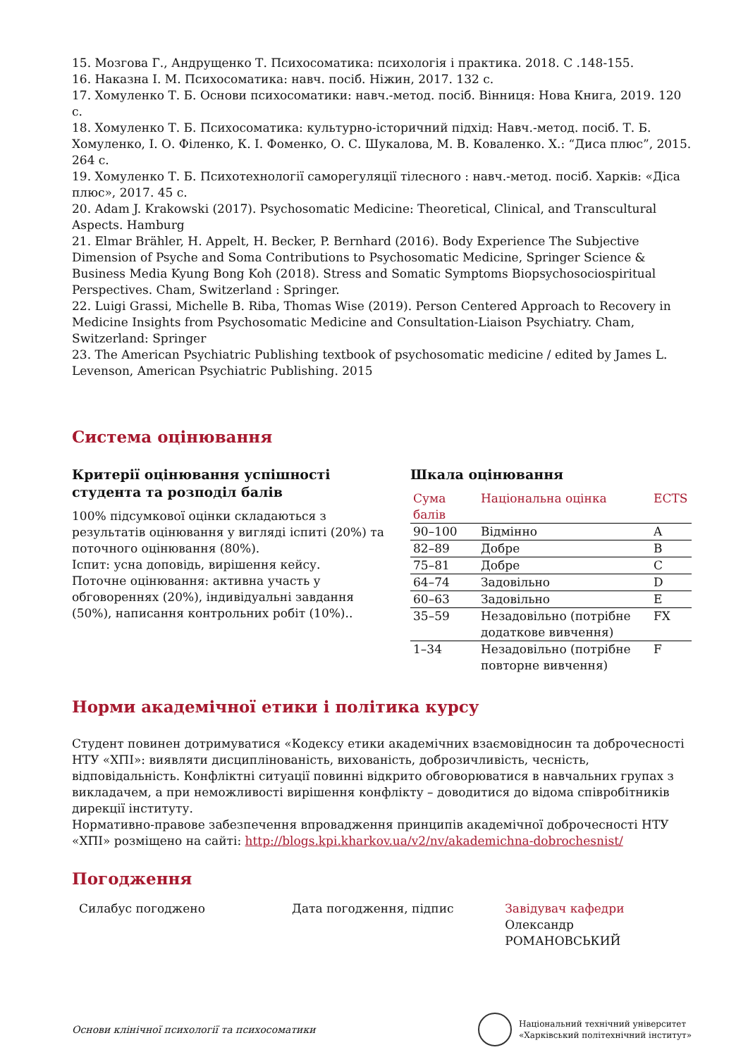15. Мозгова Г., Андрущенко Т. Психосоматика: психологія і практика. 2018. С .148-155.
16. Наказна І. М. Психосоматика: навч. посіб. Ніжин, 2017. 132 с.
17. Хомуленко Т. Б. Основи психосоматики: навч.-метод. посіб. Вінниця: Нова Книга, 2019. 120 с.
18. Хомуленко Т. Б. Психосоматика: культурно-історичний підхід: Навч.-метод. посіб. Т. Б. Хомуленко, І. О. Філенко, К. І. Фоменко, О. С. Шукалова, М. В. Коваленко. Х.: “Диса плюс”, 2015. 264 с.
19. Хомуленко Т. Б. Психотехнології саморегуляції тілесного : навч.-метод. посіб. Харків: «Діса плюс», 2017. 45 с.
20. Adam J. Krakowski (2017). Psychosomatic Medicine: Theoretical, Clinical, and Transcultural Aspects. Hamburg
21. Elmar Brähler, H. Appelt, H. Becker, P. Bernhard (2016). Body Experience The Subjective Dimension of Psyche and Soma Contributions to Psychosomatic Medicine, Springer Science & Business Media Kyung Bong Koh (2018). Stress and Somatic Symptoms Biopsychosociospiritual Perspectives. Cham, Switzerland : Springer.
22. Luigi Grassi, Michelle B. Riba, Thomas Wise (2019). Person Centered Approach to Recovery in Medicine Insights from Psychosomatic Medicine and Consultation-Liaison Psychiatry. Cham, Switzerland: Springer
23. The American Psychiatric Publishing textbook of psychosomatic medicine / edited by James L. Levenson, American Psychiatric Publishing. 2015
Система оцінювання
Критерії оцінювання успішності студента та розподіл балів
100% підсумкової оцінки складаються з результатів оцінювання у вигляді іспиті (20%) та поточного оцінювання (80%).
Іспит: усна доповідь, вирішення кейсу.
Поточне оцінювання: активна участь у обговореннях (20%), індивідуальні завдання (50%), написання контрольних робіт (10%)..
Шкала оцінювання
| Сума балів | Національна оцінка | ECTS |
| --- | --- | --- |
| 90–100 | Відмінно | A |
| 82–89 | Добре | B |
| 75–81 | Добре | C |
| 64–74 | Задовільно | D |
| 60–63 | Задовільно | E |
| 35–59 | Незадовільно (потрібне додаткове вивчення) | FX |
| 1–34 | Незадовільно (потрібне повторне вивчення) | F |
Норми академічної етики і політика курсу
Студент повинен дотримуватися «Кодексу етики академічних взаємовідносин та доброчесності НТУ «ХПІ»: виявляти дисциплінованість, вихованість, доброзичливість, чесність, відповідальність. Конфліктні ситуації повинні відкрито обговорюватися в навчальних групах з викладачем, а при неможливості вирішення конфлікту – доводитися до відома співробітників дирекції інституту.
Нормативно-правове забезпечення впровадження принципів академічної доброчесності НТУ «ХПІ» розміщено на сайті: http://blogs.kpi.kharkov.ua/v2/nv/akademichna-dobrochesnist/
Погодження
Силабус погоджено Дата погодження, підпис Завідувач кафедри
Олександр РОМАНОВСЬКИЙ
Основи клінічної психології та психосоматики
Національний технічний університет
«Харківський політехнічний інститут»